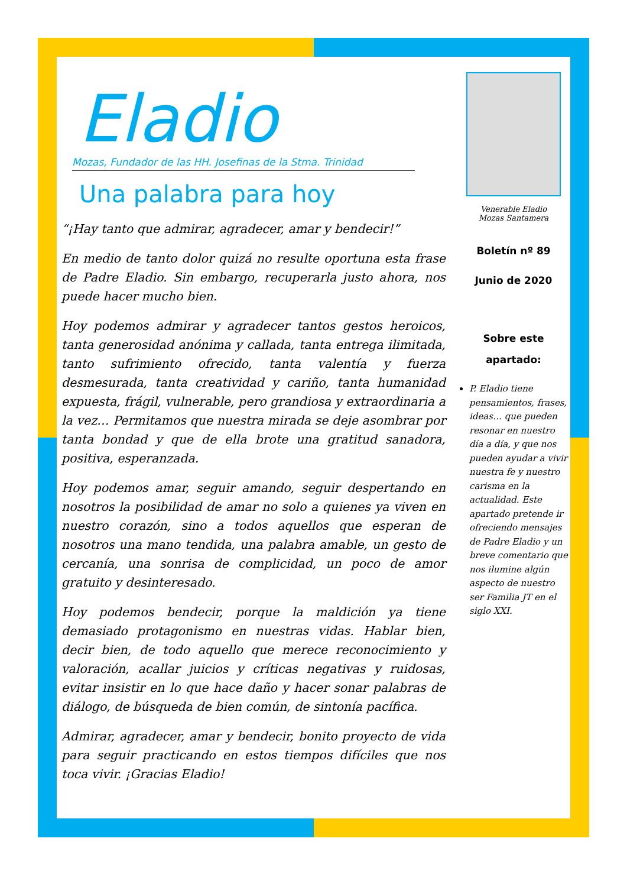Eladio
Mozas, Fundador de las HH. Josefinas de la Stma. Trinidad
Una palabra para hoy
“¡Hay tanto que admirar, agradecer, amar y bendecir!”
En medio de tanto dolor quizá no resulte oportuna esta frase de Padre Eladio. Sin embargo, recuperarla justo ahora, nos puede hacer mucho bien.
Hoy podemos admirar y agradecer tantos gestos heroicos, tanta generosidad anónima y callada, tanta entrega ilimitada, tanto sufrimiento ofrecido, tanta valentía y fuerza desmesurada, tanta creatividad y cariño, tanta humanidad expuesta, frágil, vulnerable, pero grandiosa y extraordinaria a la vez… Permitamos que nuestra mirada se deje asombrar por tanta bondad y que de ella brote una gratitud sanadora, positiva, esperanzada.
Hoy podemos amar, seguir amando, seguir despertando en nosotros la posibilidad de amar no solo a quienes ya viven en nuestro corazón, sino a todos aquellos que esperan de nosotros una mano tendida, una palabra amable, un gesto de cercanía, una sonrisa de complicidad, un poco de amor gratuito y desinteresado.
Hoy podemos bendecir, porque la maldición ya tiene demasiado protagonismo en nuestras vidas. Hablar bien, decir bien, de todo aquello que merece reconocimiento y valoración, acallar juicios y críticas negativas y ruidosas, evitar insistir en lo que hace daño y hacer sonar palabras de diálogo, de búsqueda de bien común, de sintonía pacífica.
Admirar, agradecer, amar y bendecir, bonito proyecto de vida para seguir practicando en estos tiempos difíciles que nos toca vivir. ¡Gracias Eladio!
Venerable Eladio
Mozas Santamera
Boletín nº 89
Junio de 2020
Sobre este
apartado:
P. Eladio tiene pensamientos, frases, ideas… que pueden resonar en nuestro día a día, y que nos pueden ayudar a vivir nuestra fe y nuestro carisma en la actualidad. Este apartado pretende ir ofreciendo mensajes de Padre Eladio y un breve comentario que nos ilumine algún aspecto de nuestro ser Familia JT en el siglo XXI.